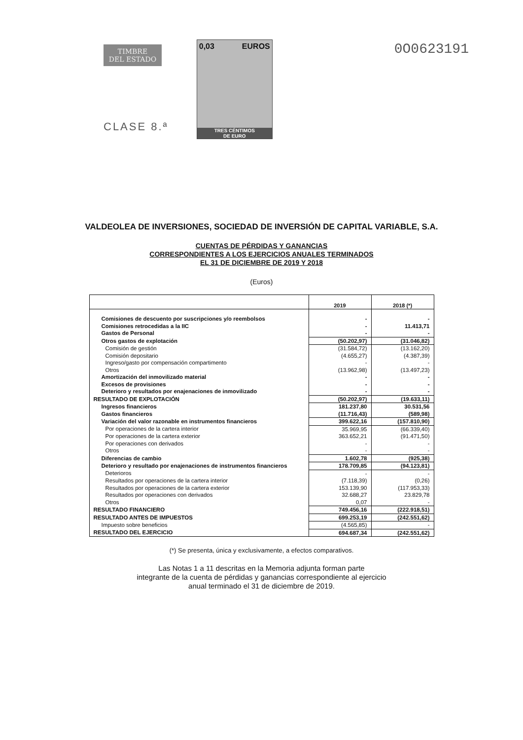TIMBRE
DEL ESTADO
CLASE 8.ª
0,03 EUROS
TRES CÉNTIMOS
DE EURO
0O0623191
VALDEOLEA DE INVERSIONES, SOCIEDAD DE INVERSIÓN DE CAPITAL VARIABLE, S.A.
CUENTAS DE PÉRDIDAS Y GANANCIAS
CORRESPONDIENTES A LOS EJERCICIOS ANUALES TERMINADOS
EL 31 DE DICIEMBRE DE 2019 Y 2018
(Euros)
| | 2019 | 2018 (*) |
| --- | --- | --- |
| Comisiones de descuento por suscripciones y/o reembolsos | - | - |
| Comisiones retrocedidas a la IIC | - | 11.413,71 |
| Gastos de Personal | - | - |
| Otros gastos de explotación | (50.202,97) | (31.046,82) |
| Comisión de gestión | (31.584,72) | (13.162,20) |
| Comisión depositario | (4.655,27) | (4.387,39) |
| Ingreso/gasto por compensación compartimento | - | - |
| Otros | (13.962,98) | (13.497,23) |
| Amortización del inmovilizado material | - | - |
| Excesos de provisiones | - | - |
| Deterioro y resultados por enajenaciones de inmovilizado | - | - |
| RESULTADO DE EXPLOTACIÓN | (50.202,97) | (19.633,11) |
| Ingresos financieros | 181.237,80 | 30.531,56 |
| Gastos financieros | (11.716,43) | (589,98) |
| Variación del valor razonable en instrumentos financieros | 399.622,16 | (157.810,90) |
| Por operaciones de la cartera interior | 35.969,95 | (66.339,40) |
| Por operaciones de la cartera exterior | 363.652,21 | (91.471,50) |
| Por operaciones con derivados | - | - |
| Otros | - | - |
| Diferencias de cambio | 1.602,78 | (925,38) |
| Deterioro y resultado por enajenaciones de instrumentos financieros | 178.709,85 | (94.123,81) |
| Deterioros | - | - |
| Resultados por operaciones de la cartera interior | (7.118,39) | (0,26) |
| Resultados por operaciones de la cartera exterior | 153.139,90 | (117.953,33) |
| Resultados por operaciones con derivados | 32.688,27 | 23.829,78 |
| Otros | 0,07 | - |
| RESULTADO FINANCIERO | 749.456,16 | (222.918,51) |
| RESULTADO ANTES DE IMPUESTOS | 699.253,19 | (242.551,62) |
| Impuesto sobre beneficios | (4.565,85) | - |
| RESULTADO DEL EJERCICIO | 694.687,34 | (242.551,62) |
(*) Se presenta, única y exclusivamente, a efectos comparativos.
Las Notas 1 a 11 descritas en la Memoria adjunta forman parte
integrante de la cuenta de pérdidas y ganancias correspondiente al ejercicio
anual terminado el 31 de diciembre de 2019.